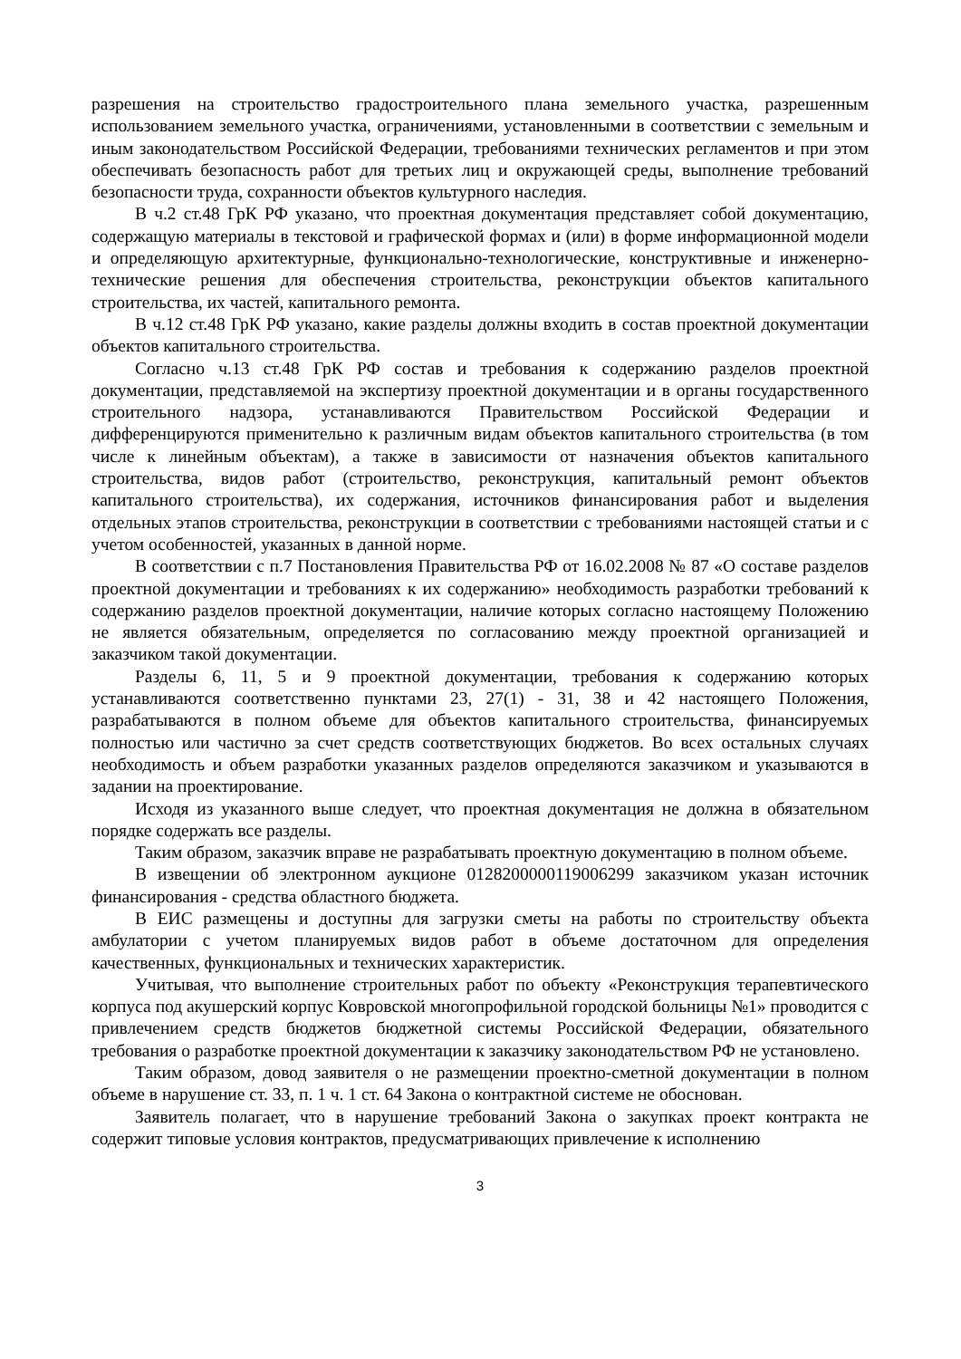разрешения на строительство градостроительного плана земельного участка, разрешенным использованием земельного участка, ограничениями, установленными в соответствии с земельным и иным законодательством Российской Федерации, требованиями технических регламентов и при этом обеспечивать безопасность работ для третьих лиц и окружающей среды, выполнение требований безопасности труда, сохранности объектов культурного наследия.
В ч.2 ст.48 ГрК РФ указано, что проектная документация представляет собой документацию, содержащую материалы в текстовой и графической формах и (или) в форме информационной модели и определяющую архитектурные, функционально-технологические, конструктивные и инженерно-технические решения для обеспечения строительства, реконструкции объектов капитального строительства, их частей, капитального ремонта.
В ч.12 ст.48 ГрК РФ указано, какие разделы должны входить в состав проектной документации объектов капитального строительства.
Согласно ч.13 ст.48 ГрК РФ состав и требования к содержанию разделов проектной документации, представляемой на экспертизу проектной документации и в органы государственного строительного надзора, устанавливаются Правительством Российской Федерации и дифференцируются применительно к различным видам объектов капитального строительства (в том числе к линейным объектам), а также в зависимости от назначения объектов капитального строительства, видов работ (строительство, реконструкция, капитальный ремонт объектов капитального строительства), их содержания, источников финансирования работ и выделения отдельных этапов строительства, реконструкции в соответствии с требованиями настоящей статьи и с учетом особенностей, указанных в данной норме.
В соответствии с п.7 Постановления Правительства РФ от 16.02.2008 № 87 «О составе разделов проектной документации и требованиях к их содержанию» необходимость разработки требований к содержанию разделов проектной документации, наличие которых согласно настоящему Положению не является обязательным, определяется по согласованию между проектной организацией и заказчиком такой документации.
Разделы 6, 11, 5 и 9 проектной документации, требования к содержанию которых устанавливаются соответственно пунктами 23, 27(1) - 31, 38 и 42 настоящего Положения, разрабатываются в полном объеме для объектов капитального строительства, финансируемых полностью или частично за счет средств соответствующих бюджетов. Во всех остальных случаях необходимость и объем разработки указанных разделов определяются заказчиком и указываются в задании на проектирование.
Исходя из указанного выше следует, что проектная документация не должна в обязательном порядке содержать все разделы.
Таким образом, заказчик вправе не разрабатывать проектную документацию в полном объеме.
В извещении об электронном аукционе 0128200000119006299 заказчиком указан источник финансирования - средства областного бюджета.
В ЕИС размещены и доступны для загрузки сметы на работы по строительству объекта амбулатории с учетом планируемых видов работ в объеме достаточном для определения качественных, функциональных и технических характеристик.
Учитывая, что выполнение строительных работ по объекту «Реконструкция терапевтического корпуса под акушерский корпус Ковровской многопрофильной городской больницы №1» проводится с привлечением средств бюджетов бюджетной системы Российской Федерации, обязательного требования о разработке проектной документации к заказчику законодательством РФ не установлено.
Таким образом, довод заявителя о не размещении проектно-сметной документации в полном объеме в нарушение ст. 33, п. 1 ч. 1 ст. 64 Закона о контрактной системе не обоснован.
Заявитель полагает, что в нарушение требований Закона о закупках проект контракта не содержит типовые условия контрактов, предусматривающих привлечение к исполнению
3